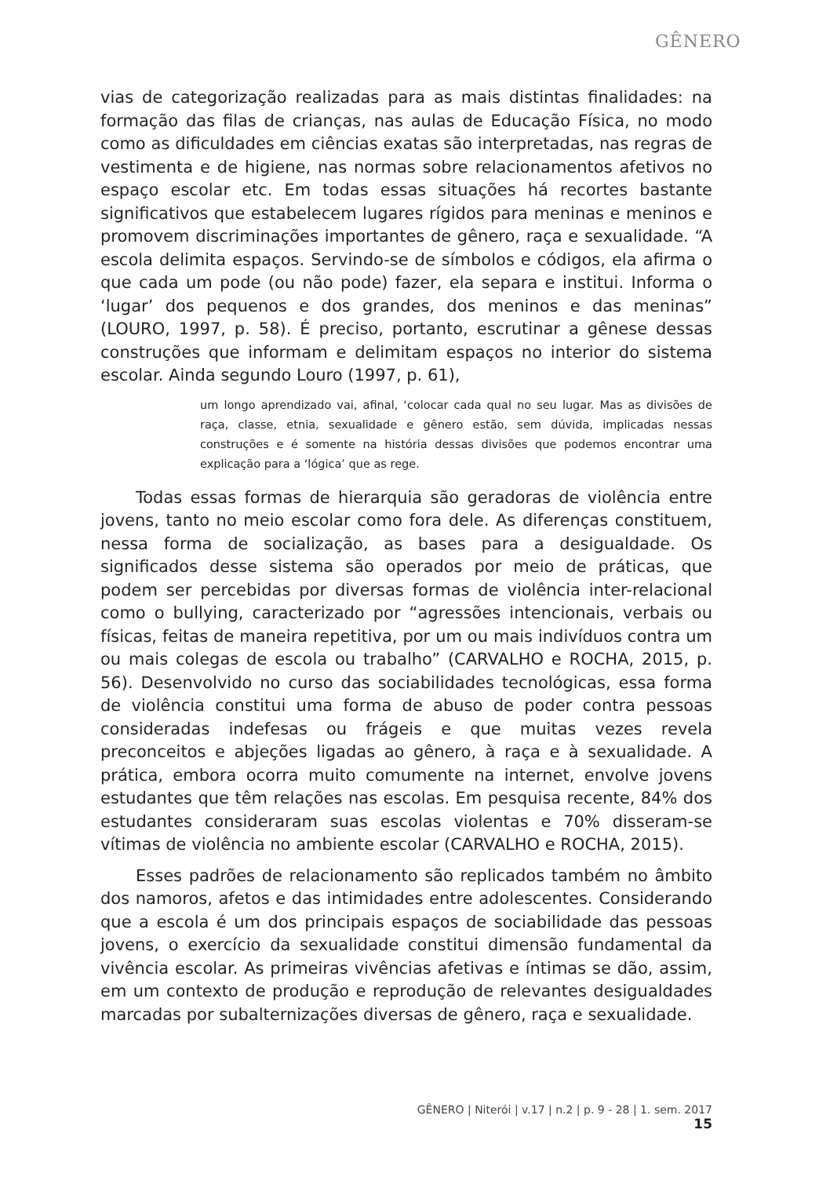GÊNERO
vias de categorização realizadas para as mais distintas finalidades: na formação das filas de crianças, nas aulas de Educação Física, no modo como as dificuldades em ciências exatas são interpretadas, nas regras de vestimenta e de higiene, nas normas sobre relacionamentos afetivos no espaço escolar etc. Em todas essas situações há recortes bastante significativos que estabelecem lugares rígidos para meninas e meninos e promovem discriminações importantes de gênero, raça e sexualidade. “A escola delimita espaços. Servindo-se de símbolos e códigos, ela afirma o que cada um pode (ou não pode) fazer, ela separa e institui. Informa o ‘lugar’ dos pequenos e dos grandes, dos meninos e das meninas” (LOURO, 1997, p. 58). É preciso, portanto, escrutinar a gênese dessas construções que informam e delimitam espaços no interior do sistema escolar. Ainda segundo Louro (1997, p. 61),
um longo aprendizado vai, afinal, ‘colocar cada qual no seu lugar. Mas as divisões de raça, classe, etnia, sexualidade e gênero estão, sem dúvida, implicadas nessas construções e é somente na história dessas divisões que podemos encontrar uma explicação para a ‘lógica’ que as rege.
Todas essas formas de hierarquia são geradoras de violência entre jovens, tanto no meio escolar como fora dele. As diferenças constituem, nessa forma de socialização, as bases para a desigualdade. Os significados desse sistema são operados por meio de práticas, que podem ser percebidas por diversas formas de violência inter-relacional como o bullying, caracterizado por “agressões intencionais, verbais ou físicas, feitas de maneira repetitiva, por um ou mais indivíduos contra um ou mais colegas de escola ou trabalho” (CARVALHO e ROCHA, 2015, p. 56). Desenvolvido no curso das sociabilidades tecnológicas, essa forma de violência constitui uma forma de abuso de poder contra pessoas consideradas indefesas ou frágeis e que muitas vezes revela preconceitos e abjeções ligadas ao gênero, à raça e à sexualidade. A prática, embora ocorra muito comumente na internet, envolve jovens estudantes que têm relações nas escolas. Em pesquisa recente, 84% dos estudantes consideraram suas escolas violentas e 70% disseram-se vítimas de violência no ambiente escolar (CARVALHO e ROCHA, 2015).
Esses padrões de relacionamento são replicados também no âmbito dos namoros, afetos e das intimidades entre adolescentes. Considerando que a escola é um dos principais espaços de sociabilidade das pessoas jovens, o exercício da sexualidade constitui dimensão fundamental da vivência escolar. As primeiras vivências afetivas e íntimas se dão, assim, em um contexto de produção e reprodução de relevantes desigualdades marcadas por subalternizações diversas de gênero, raça e sexualidade.
GÊNERO | Niterói | v.17 | n.2 | p. 9 - 28 | 1. sem. 2017 15